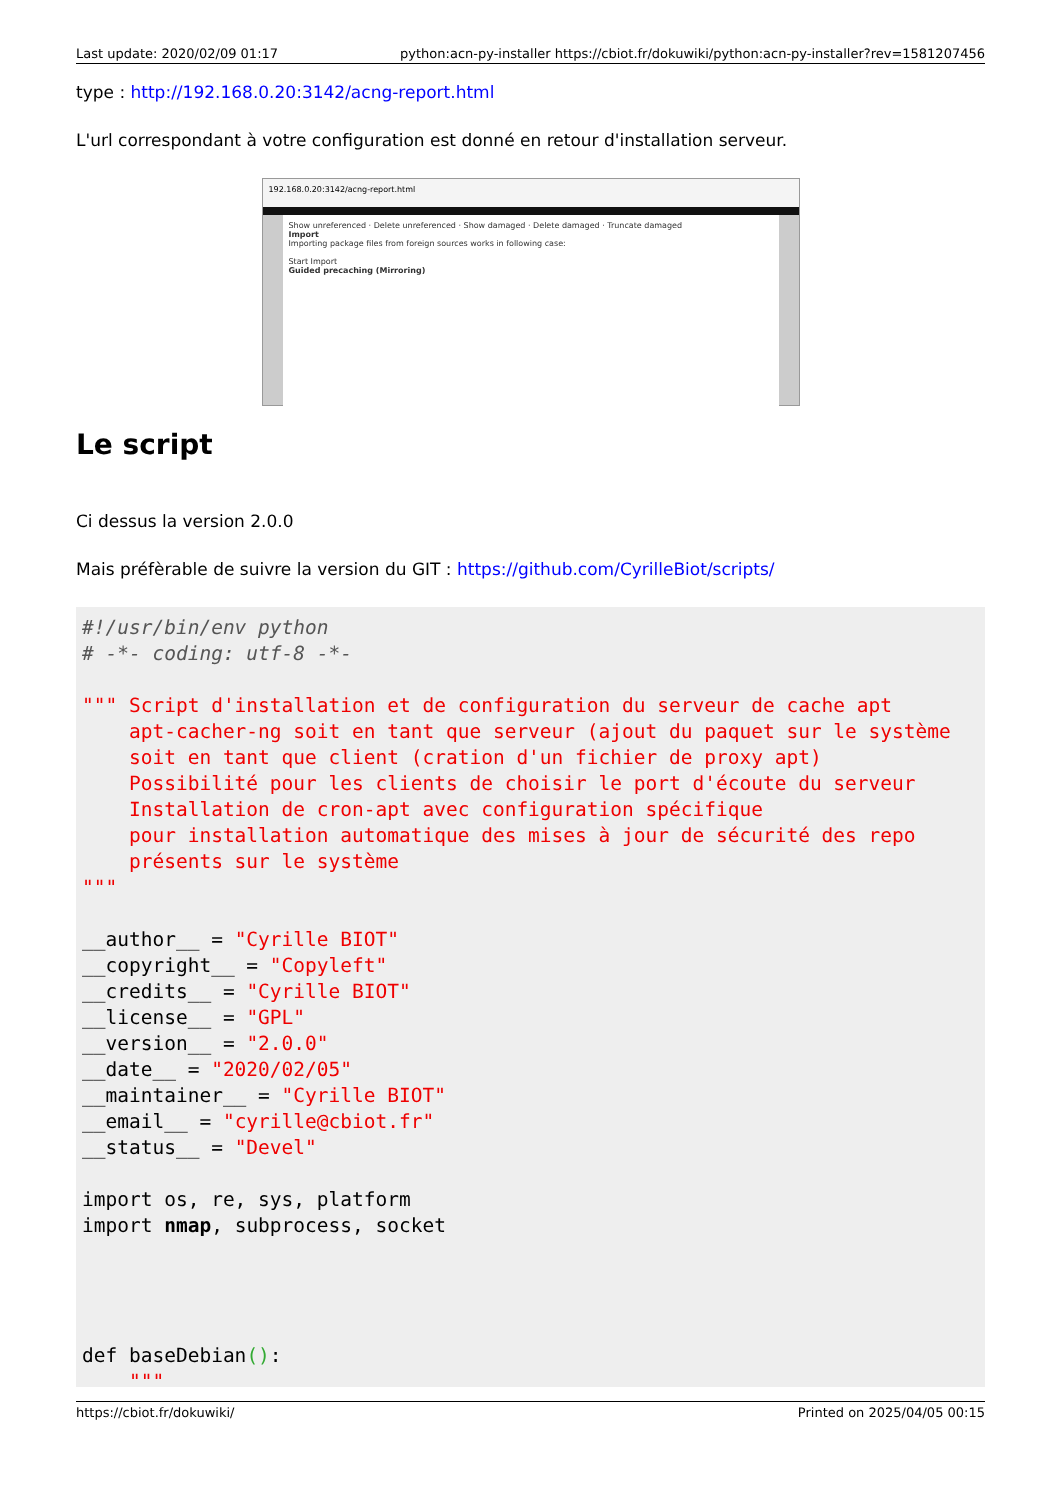Last update: 2020/02/09 01:17 python:acn-py-installer https://cbiot.fr/dokuwiki/python:acn-py-installer?rev=1581207456
type : http://192.168.0.20:3142/acng-report.html
L'url correspondant à votre configuration est donné en retour d'installation serveur.
192.168.0.20:3142/acng-report.html
Show unreferenced · Delete unreferenced · Show damaged · Delete damaged · Truncate damaged
Import
Importing package files from foreign sources works in following case:
Start Import
Guided precaching (Mirroring)
Le script
Ci dessus la version 2.0.0
Mais préfèrable de suivre la version du GIT : https://github.com/CyrilleBiot/scripts/
#!/usr/bin/env python
# -*- coding: utf-8 -*-

""" Script d'installation et de configuration du serveur de cache apt
    apt-cacher-ng soit en tant que serveur (ajout du paquet sur le système
    soit en tant que client (cration d'un fichier de proxy apt)
    Possibilité pour les clients de choisir le port d'écoute du serveur
    Installation de cron-apt avec configuration spécifique
    pour installation automatique des mises à jour de sécurité des repo
    présents sur le système
"""

__author__ = "Cyrille BIOT"
__copyright__ = "Copyleft"
__credits__ = "Cyrille BIOT"
__license__ = "GPL"
__version__ = "2.0.0"
__date__ = "2020/02/05"
__maintainer__ = "Cyrille BIOT"
__email__ = "cyrille@cbiot.fr"
__status__ = "Devel"

import os, re, sys, platform
import nmap, subprocess, socket




def baseDebian():
    """
https://cbiot.fr/dokuwiki/ Printed on 2025/04/05 00:15